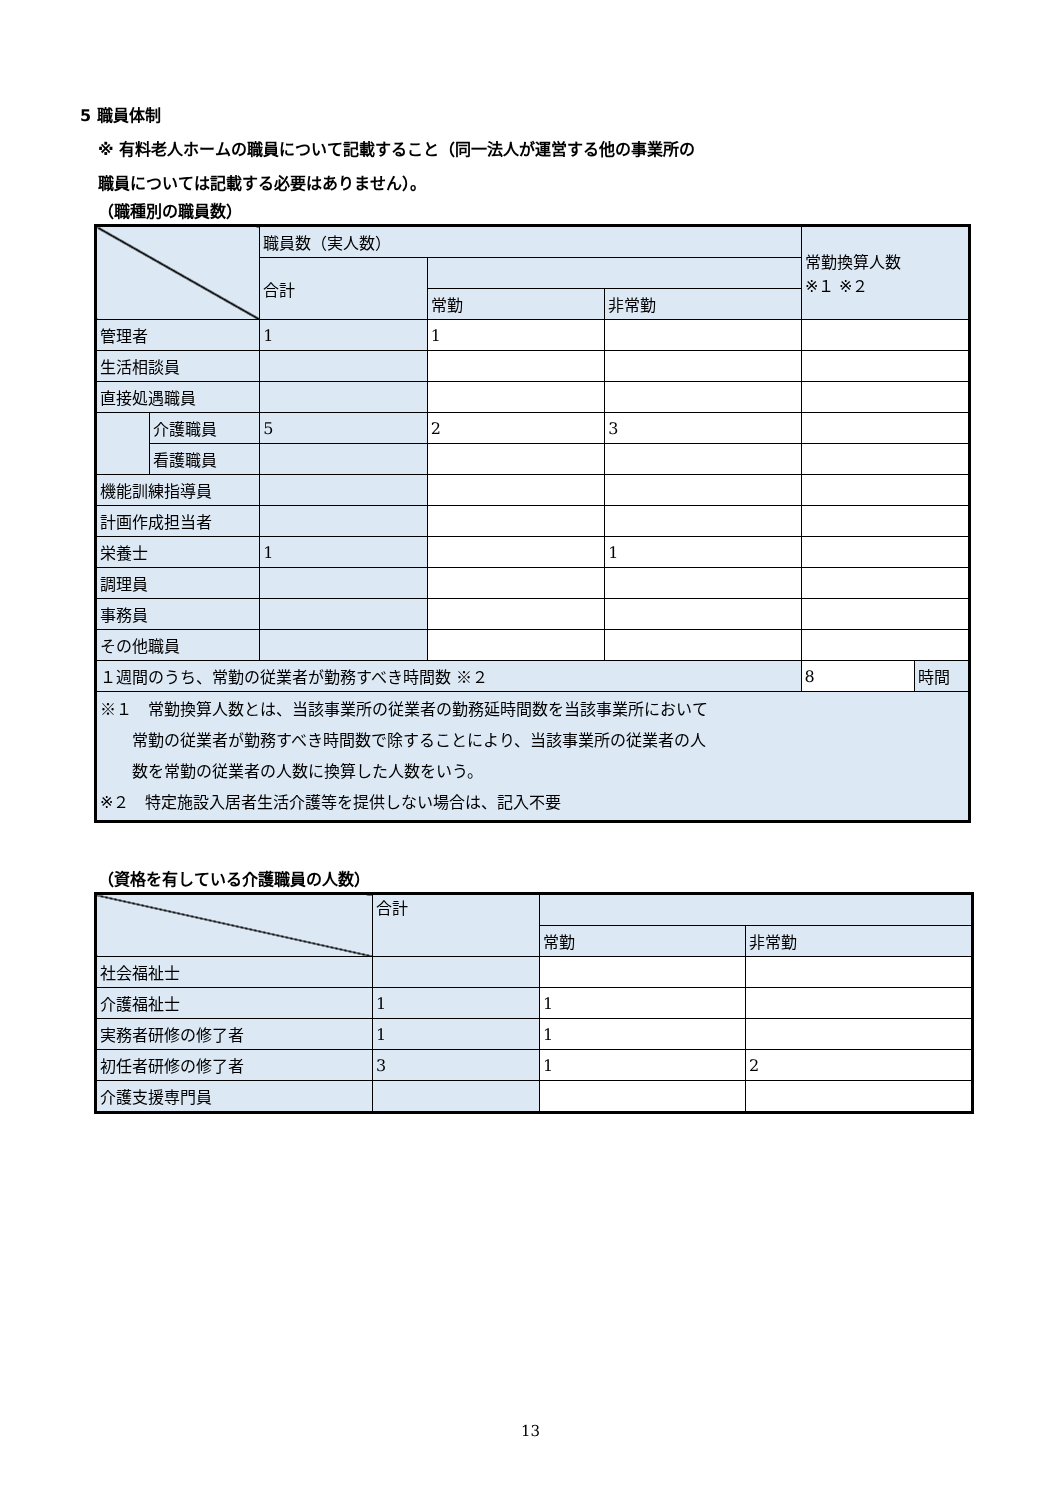5 職員体制
※ 有料老人ホームの職員について記載すること（同一法人が運営する他の事業所の
職員については記載する必要はありません）。
（職種別の職員数）
| | | 職員数（実人数） | | | 常勤換算人数 ※１ ※２ | |
| --- | --- | --- | --- | --- | --- | --- |
| | | 合計 | | | | |
| | | | 常勤 | 非常勤 | | |
| 管理者 | | 1 | 1 | | | |
| 生活相談員 | | | | | | |
| 直接処遇職員 | | | | | | |
| | 介護職員 | 5 | 2 | 3 | | |
| | 看護職員 | | | | | |
| 機能訓練指導員 | | | | | | |
| 計画作成担当者 | | | | | | |
| 栄養士 | | 1 | | 1 | | |
| 調理員 | | | | | | |
| 事務員 | | | | | | |
| その他職員 | | | | | | |
| １週間のうち、常勤の従業者が勤務すべき時間数 ※２ | | | | | 8 | 時間 |
| ※１ 常勤換算人数とは、当該事業所の従業者の勤務延時間数を当該事業所において 常勤の従業者が勤務すべき時間数で除することにより、当該事業所の従業者の人 数を常勤の従業者の人数に換算した人数をいう。 ※２ 特定施設入居者生活介護等を提供しない場合は、記入不要 | | | | | | |
（資格を有している介護職員の人数）
| | 合計 | | |
| --- | --- | --- | --- |
| | | 常勤 | 非常勤 |
| 社会福祉士 | | | |
| 介護福祉士 | 1 | 1 | |
| 実務者研修の修了者 | 1 | 1 | |
| 初任者研修の修了者 | 3 | 1 | 2 |
| 介護支援専門員 | | | |
13